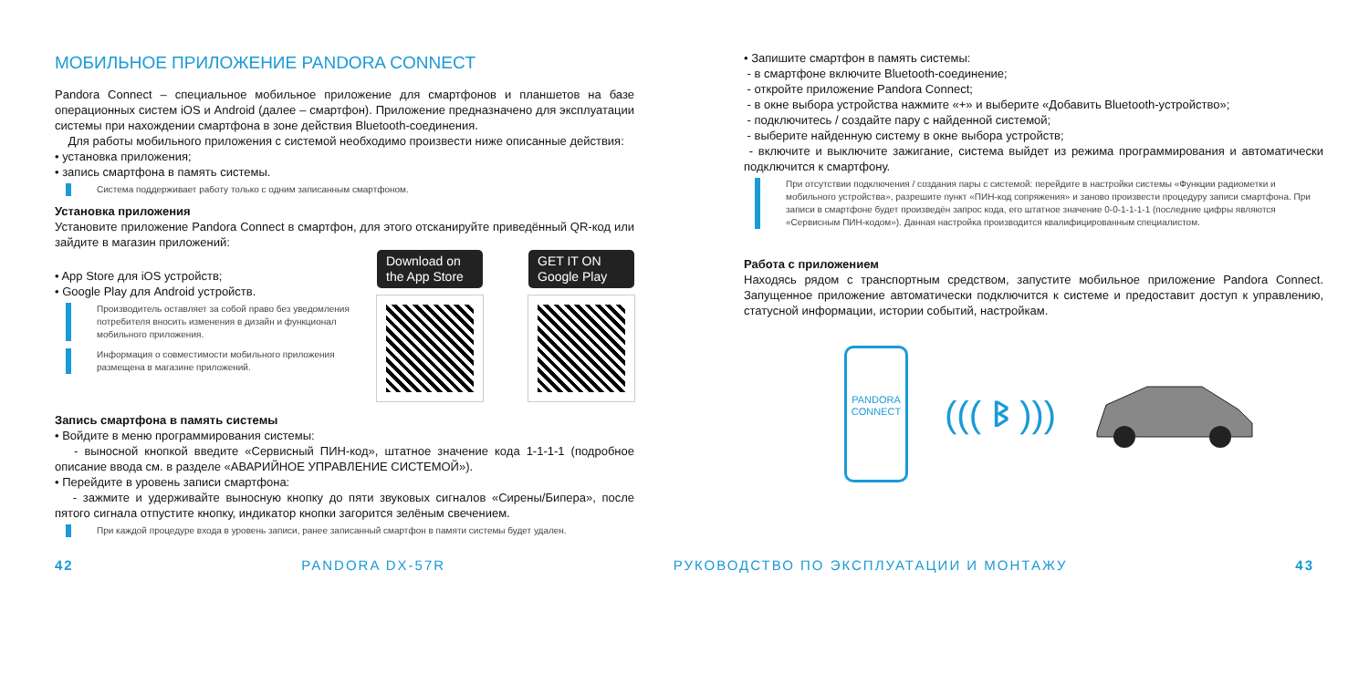МОБИЛЬНОЕ ПРИЛОЖЕНИЕ PANDORA CONNECT
Pandora Connect – специальное мобильное приложение для смартфонов и планшетов на базе операционных систем iOS и Android (далее – смартфон). Приложение предназначено для эксплуатации системы при нахождении смартфона в зоне действия Bluetooth-соединения.
Для работы мобильного приложения с системой необходимо произвести ниже описанные действия:
• установка приложения;
• запись смартфона в память системы.
Система поддерживает работу только с одним записанным смартфоном.
Установка приложения
Установите приложение Pandora Connect в смартфон, для этого отсканируйте приведённый QR-код или зайдите в магазин приложений:
• App Store для iOS устройств;
• Google Play для Android устройств.
Производитель оставляет за собой право без уведомления потребителя вносить изменения в дизайн и функционал мобильного приложения.
Информация о совместимости мобильного приложения размещена в магазине приложений.
Download on the App Store GET IT ON Google Play
Запись смартфона в память системы
• Войдите в меню программирования системы:
- выносной кнопкой введите «Сервисный ПИН-код», штатное значение кода 1-1-1-1 (подробное описание ввода см. в разделе «АВАРИЙНОЕ УПРАВЛЕНИЕ СИСТЕМОЙ»).
• Перейдите в уровень записи смартфона:
- зажмите и удерживайте выносную кнопку до пяти звуковых сигналов «Сирены/Бипера», после пятого сигнала отпустите кнопку, индикатор кнопки загорится зелёным свечением.
При каждой процедуре входа в уровень записи, ранее записанный смартфон в памяти системы будет удален.
• Запишите смартфон в память системы:
- в смартфоне включите Bluetooth-соединение;
- откройте приложение Pandora Connect;
- в окне выбора устройства нажмите «+» и выберите «Добавить Bluetooth-устройство»;
- подключитесь / создайте пару с найденной системой;
- выберите найденную систему в окне выбора устройств;
- включите и выключите зажигание, система выйдет из режима программирования и автоматически подключится к смартфону.
При отсутствии подключения / создания пары с системой: перейдите в настройки системы «Функции радиометки и мобильного устройства», разрешите пункт «ПИН-код сопряжения» и заново произвести процедуру записи смартфона. При записи в смартфоне будет произведён запрос кода, его штатное значение 0-0-1-1-1-1 (последние цифры являются «Сервисным ПИН-кодом»). Данная настройка производится квалифицированным специалистом.
Работа с приложением
Находясь рядом с транспортным средством, запустите мобильное приложение Pandora Connect. Запущенное приложение автоматически подключится к системе и предоставит доступ к управлению, статусной информации, истории событий, настройкам.
PANDORA
CONNECT
((( ᛒ )))
42 PANDORA DX-57R РУКОВОДСТВО ПО ЭКСПЛУАТАЦИИ И МОНТАЖУ 43